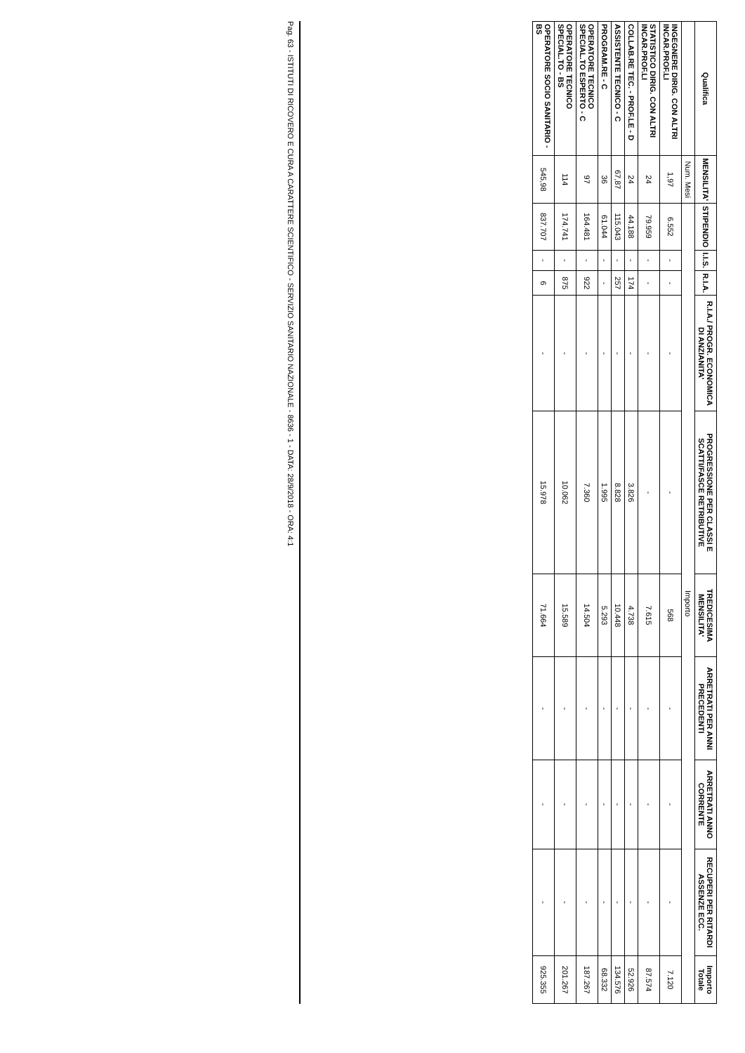| Qualifica | MENSILITA' | STIPENDIO | I.I.S. | R.I.A. | R.I.A./ PROGR. ECONOMICA DI ANZIANITA' | PROGRESSIONE PER CLASSI E SCATTI/FASCE RETRIBUTIVE | TREDICESIMA MENSILITA' | ARRETRATI PER ANNI PRECEDENTI | ARRETRATI ANNO CORRENTE | RECUPERI PER RITARDI ASSENZE ECC. | Importo Totale |
| --- | --- | --- | --- | --- | --- | --- | --- | --- | --- | --- | --- |
| | Num. Mesi | Importo | | | | | | | | | |
| INGEGNERE DIRIG. CON ALTRI INCAR.PROF.LI | 1,97 | 6.552 | - | - | - | - | 568 | - | - | - | 7.120 |
| STATISTICO DIRIG. CON ALTRI INCAR.PROF.LI | 24 | 79.959 | - | - | - | - | 7.615 | - | - | - | 87.574 |
| COLLAB.RE TEC. - PROF.LE - D | 24 | 44.188 | - | 174 | - | 3.826 | 4.738 | - | - | - | 52.926 |
| ASSISTENTE TECNICO - C | 67,87 | 115.043 | - | 257 | - | 8.828 | 10.448 | - | - | - | 134.576 |
| PROGRAM.RE - C | 36 | 61.044 | - | - | - | 1.995 | 5.293 | - | - | - | 68.332 |
| OPERATORE TECNICO SPECIAL.TO ESPERTO - C | 97 | 164.481 | - | 922 | - | 7.360 | 14.504 | - | - | - | 187.267 |
| OPERATORE TECNICO SPECIAL.TO - BS | 114 | 174.741 | - | 875 | - | 10.062 | 15.589 | - | - | - | 201.267 |
| OPERATORE SOCIO SANITARIO - BS | 545,98 | 837.707 | - | 6 | - | 15.978 | 71.664 | - | - | - | 925.355 |
Pag. 63 - ISTITUTI DI RICOVERO E CURA A CARATTERE SCIENTIFICO - SERVIZIO SANITARIO NAZIONALE - 8636 - 1 - DATA: 28/9/2018 - ORA: 4:1